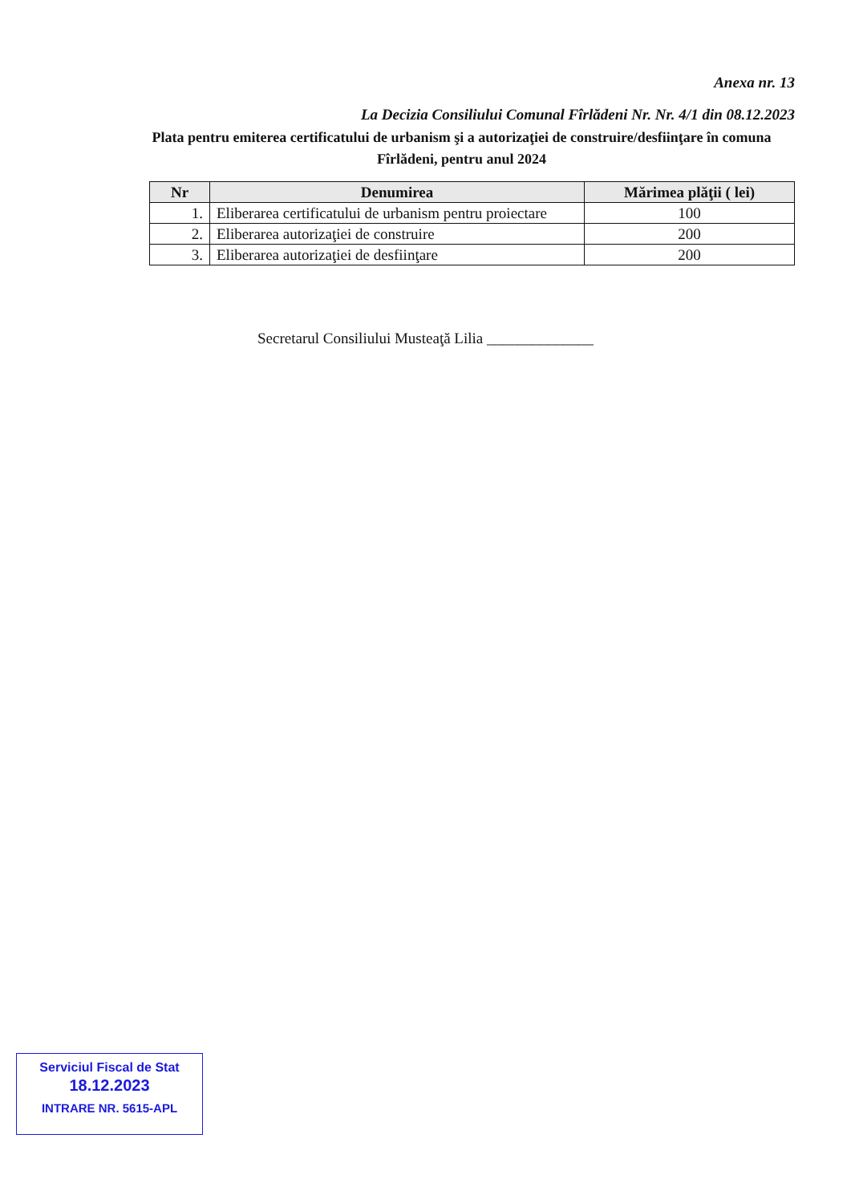Anexa nr. 13
La Decizia Consiliului Comunal Fîrlădeni Nr. Nr. 4/1 din 08.12.2023
Plata pentru emiterea certificatului de urbanism şi a autorizaţiei de construire/desfiinţare în comuna Fîrlădeni, pentru anul 2024
| Nr | Denumirea | Mărimea plăţii ( lei) |
| --- | --- | --- |
| 1. | Eliberarea certificatului de urbanism pentru proiectare | 100 |
| 2. | Eliberarea autorizaţiei de construire | 200 |
| 3. | Eliberarea autorizaţiei de desfiinţare | 200 |
Secretarul Consiliului Musteaţă Lilia ______________
Serviciul Fiscal de Stat
18.12.2023
INTRARE NR. 5615-APL